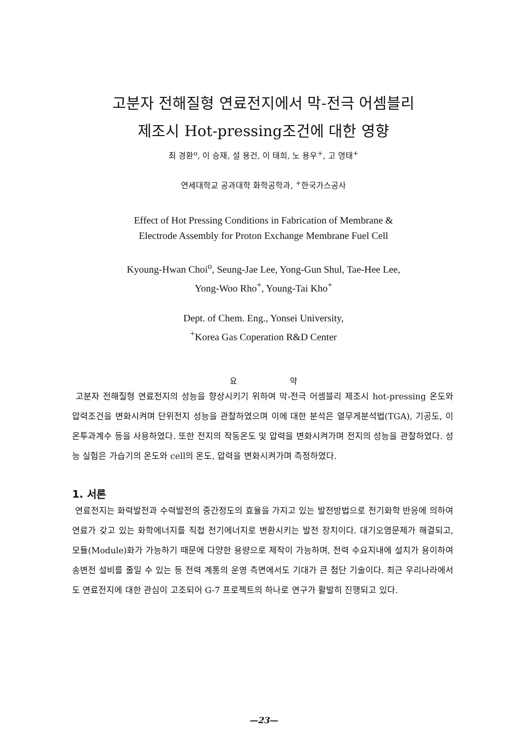고분자 전해질형 연료전지에서 막-전극 어셈블리
제조시 Hot-pressing조건에 대한 영향
최 경환<sup>o</sup>, 이 승재, 설 용건, 이 태희, 노 용우<sup>+</sup>, 고 영태<sup>+</sup>
연세대학교 공과대학 화학공학과, <sup>+</sup>한국가스공사
Effect of Hot Pressing Conditions in Fabrication of Membrane &
Electrode Assembly for Proton Exchange Membrane Fuel Cell
Kyoung-Hwan Choi<sup>o</sup>, Seung-Jae Lee, Yong-Gun Shul, Tae-Hee Lee,
Yong-Woo Rho<sup>+</sup>, Young-Tai Kho<sup>+</sup>
Dept. of Chem. Eng., Yonsei University,
<sup>+</sup>Korea Gas Coperation R&D Center
요 약
고분자 전해질형 연료전지의 성능을 향상시키기 위하여 막-전극 어셈블리 제조시 hot-pressing 온도와 압력조건을 변화시켜며 단위전지 성능을 관찰하였으며 이에 대한 분석은 열무게분석법(TGA), 기공도, 이온투과계수 등을 사용하였다. 또한 전지의 작동온도 및 압력을 변화시켜가며 전지의 성능을 관찰하였다. 성능 실험은 가습기의 온도와 cell의 온도, 압력을 변화시켜가며 측정하였다.
1. 서론
연료전지는 화력발전과 수력발전의 중간정도의 효율을 가지고 있는 발전방법으로 전기화학 반응에 의하여 연료가 갖고 있는 화학에너지를 직접 전기에너지로 변환시키는 발전 장치이다. 대기오염문제가 해결되고, 모듈(Module)화가 가능하기 때문에 다양한 용량으로 제작이 가능하며, 전력 수요지내에 설치가 용이하여 송변전 설비를 줄일 수 있는 등 전력 계통의 운영 측면에서도 기대가 큰 첨단 기술이다. 최근 우리나라에서도 연료전지에 대한 관심이 고조되어 G-7 프로젝트의 하나로 연구가 활발히 진행되고 있다.
—23—